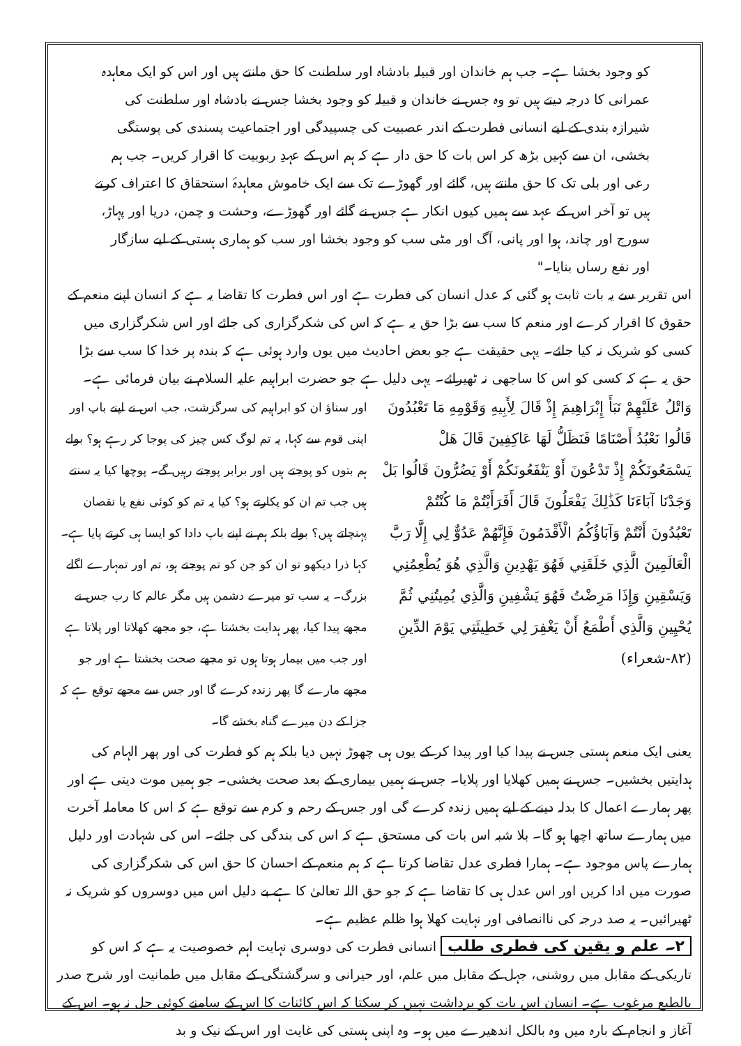کو وجود بخشا ہے۔ جب ہم خاندان اور قبیلہ بادشاہ اور سلطنت کا حق مانتے ہیں اور اس کو ایک معاہدہ عمرانی کا درجہ دیتے ہیں تو وہ جس نے خاندان و قبیلہ کو وجود بخشا جس نے بادشاہ اور سلطنت کی شیرازہ بندی کے لیے انسانی فطرت کے اندر عصبیت کی چسپیدگی اور اجتماعیت پسندی کی پوستگی بخشی، ان سے کہیں بڑھ کر اس بات کا حق دار ہے کہ ہم اس کے عہدِ ربوبیت کا اقرار کریں۔ جب ہم رعی اور بلی تک کا حق مانتے ہیں، گائے اور گھوڑے تک سے ایک خاموش معاہدۂ استحقاق کا اعتراف کرتے ہیں تو آخر اس کے عہد سے ہمیں کیوں انکار ہے جس نے گائے اور گھوڑے، وحشت و چمن، دریا اور پہاڑ، سورج اور چاند، ہوا اور پانی، آگ اور مٹی سب کو وجود بخشا اور سب کو ہماری ہستی کے لیے سازگار اور نفع رساں بنایا۔"
اس تقریر سے یہ بات ثابت ہو گئی کہ عدل انسان کی فطرت ہے اور اس فطرت کا تقاضا یہ ہے کہ انسان اپنے منعم کے حقوق کا اقرار کرے اور منعم کا سب سے بڑا حق یہ ہے کہ اس کی شکرگزاری کی جائے اور اس شکرگزاری میں کسی کو شریک نہ کیا جائے۔ یہی حقیقت ہے جو بعض احادیث میں یوں وارد ہوئی ہے کہ بندہ پر خدا کا سب سے بڑا حق یہ ہے کہ کسی کو اس کا ساجھی نہ ٹھیرائے۔ یہی دلیل ہے جو حضرت ابراہیم علیہ السلام نے بیان فرمائی ہے۔
وَاتْلُ عَلَيْهِمْ نَبَأَ إِبْرَاهِيمَ إِذْ قَالَ لِأَبِيهِ وَقَوْمِهِ مَا تَعْبُدُونَ قَالُوا نَعْبُدُ أَصْنَامًا فَنَظَلُّ لَهَا عَاكِفِينَ قَالَ هَلْ يَسْمَعُونَكُمْ إِذْ تَدْعُونَ أَوْ يَنْفَعُونَكُمْ أَوْ يَضُرُّونَ قَالُوا بَلْ وَجَدْنَا آبَاءَنَا كَذَٰلِكَ يَفْعَلُونَ قَالَ أَفَرَأَيْتُمْ مَا كُنْتُمْ تَعْبُدُونَ أَنْتُمْ وَآبَاؤُكُمُ الْأَقْدَمُونَ فَإِنَّهُمْ عَدُوٌّ لِي إِلَّا رَبَّ الْعَالَمِينَ الَّذِي خَلَقَنِي فَهُوَ يَهْدِينِ وَالَّذِي هُوَ يُطْعِمُنِي وَيَسْقِينِ وَإِذَا مَرِضْتُ فَهُوَ يَشْفِينِ وَالَّذِي يُمِيتُنِي ثُمَّ يُحْيِينِ وَالَّذِي أَطْمَعُ أَنْ يَغْفِرَ لِي خَطِيئَتِي يَوْمَ الدِّينِ (٨٢-شعراء)
اور سناؤ ان کو ابراہیم کی سرگزشت، جب اس نے اپنے باپ اور اپنی قوم سے کہا، یہ تم لوگ کس چیز کی پوجا کر رہے ہو؟ بولے ہم بتوں کو پوجتے ہیں اور برابر پوجتے رہیں گے۔ پوچھا کیا یہ سنتے ہیں جب تم ان کو پکارتے ہو؟ کیا یہ تم کو کوئی نفع یا نقصان پہنچاتے ہیں؟ بولے بلکہ ہم نے اپنے باپ دادا کو ایسا ہی کرتے پایا ہے۔ کہا ذرا دیکھو تو ان کو جن کو تم پوجتے ہو، تم اور تمہارے اگلے بزرگ۔ یہ سب تو میرے دشمن ہیں مگر عالم کا رب جس نے مجھے پیدا کیا، پھر ہدایت بخشتا ہے، جو مجھے کھلاتا اور پلاتا ہے اور جب میں بیمار ہوتا ہوں تو مجھے صحت بخشتا ہے اور جو مجھے مارے گا پھر زندہ کرے گا اور جس سے مجھے توقع ہے کہ جزا کے دن میرے گناہ بخشے گا۔
یعنی ایک منعم ہستی جس نے پیدا کیا اور پیدا کر کے یوں ہی چھوڑ نہیں دیا بلکہ ہم کو فطرت کی اور پھر الہام کی ہدایتیں بخشیں۔ جس نے ہمیں کھلایا اور پلایا۔ جس نے ہمیں بیماری کے بعد صحت بخشی۔ جو ہمیں موت دیتی ہے اور پھر ہمارے اعمال کا بدلہ دینے کے لیے ہمیں زندہ کرے گی اور جس کے رحم و کرم سے توقع ہے کہ اس کا معاملہ آخرت میں ہمارے ساتھ اچھا ہو گا۔ بلا شبہ اس بات کی مستحق ہے کہ اس کی بندگی کی جائے۔ اس کی شہادت اور دلیل ہمارے پاس موجود ہے۔ ہمارا فطری عدل تقاضا کرتا ہے کہ ہم منعم کے احسان کا حق اس کی شکرگزاری کی صورت میں ادا کریں اور اس عدل ہی کا تقاضا ہے کہ جو حق اللہ تعالیٰ کا ہے بے دلیل اس میں دوسروں کو شریک نہ ٹھیرائیں۔ یہ صد درجہ کی ناانصافی اور نہایت کھلا ہوا ظلم عظیم ہے۔
۲۔ علم و یقین کی فطری طلب انسانی فطرت کی دوسری نہایت اہم خصوصیت یہ ہے کہ اس کو تاریکی کے مقابل میں روشنی، جہل کے مقابل میں علم، اور حیرانی و سرگشتگی کے مقابل میں طمانیت اور شرح صدر بالطبع مرغوب ہے۔ انسان اس بات کو برداشت نہیں کر سکتا کہ اس کائنات کا اس کے سامنے کوئی حل نہ ہو۔ اس کے آغاز و انجام کے بارہ میں وہ بالکل اندھیرے میں ہو۔ وہ اپنی ہستی کی غایت اور اس کے نیک و بد